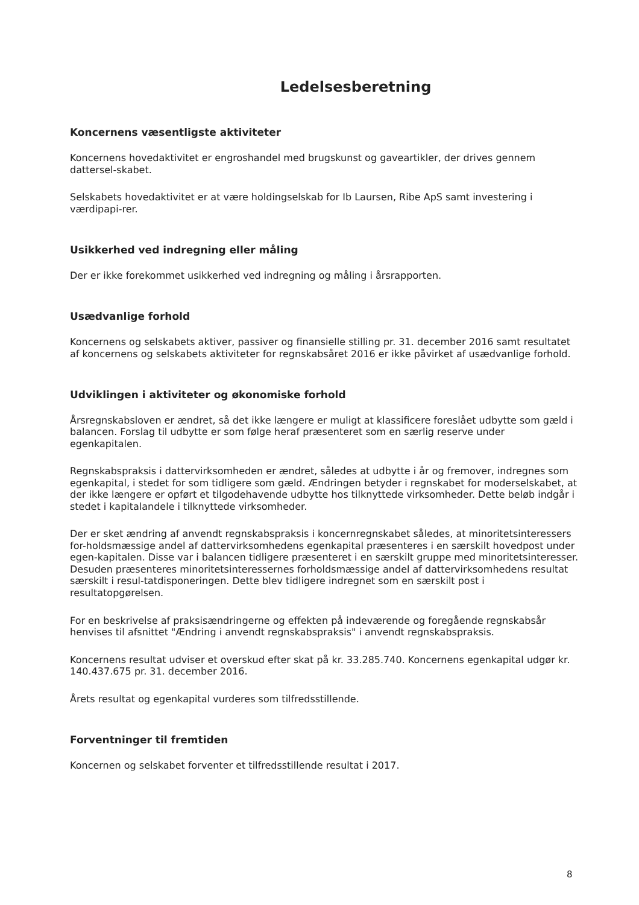Ledelsesberetning
Koncernens væsentligste aktiviteter
Koncernens hovedaktivitet er engroshandel med brugskunst og gaveartikler, der drives gennem dattersel-skabet.
Selskabets hovedaktivitet er at være holdingselskab for Ib Laursen, Ribe ApS samt investering i værdipapi-rer.
Usikkerhed ved indregning eller måling
Der er ikke forekommet usikkerhed ved indregning og måling i årsrapporten.
Usædvanlige forhold
Koncernens og selskabets aktiver, passiver og finansielle stilling pr. 31. december 2016 samt resultatet af koncernens og selskabets aktiviteter for regnskabsåret 2016 er ikke påvirket af usædvanlige forhold.
Udviklingen i aktiviteter og økonomiske forhold
Årsregnskabsloven er ændret, så det ikke længere er muligt at klassificere foreslået udbytte som gæld i balancen. Forslag til udbytte er som følge heraf præsenteret som en særlig reserve under egenkapitalen.
Regnskabspraksis i dattervirksomheden er ændret, således at udbytte i år og fremover, indregnes som egenkapital, i stedet for som tidligere som gæld. Ændringen betyder i regnskabet for moderselskabet, at der ikke længere er opført et tilgodehavende udbytte hos tilknyttede virksomheder. Dette beløb indgår i stedet i kapitalandele i tilknyttede virksomheder.
Der er sket ændring af anvendt regnskabspraksis i koncernregnskabet således, at minoritetsinteressers for-holdsmæssige andel af dattervirksomhedens egenkapital præsenteres i en særskilt hovedpost under egen-kapitalen. Disse var i balancen tidligere præsenteret i en særskilt gruppe med minoritetsinteresser. Desuden præsenteres minoritetsinteressernes forholdsmæssige andel af dattervirksomhedens resultat særskilt i resul-tatdisponeringen. Dette blev tidligere indregnet som en særskilt post i resultatopgørelsen.
For en beskrivelse af praksisændringerne og effekten på indeværende og foregående regnskabsår henvises til afsnittet "Ændring i anvendt regnskabspraksis" i anvendt regnskabspraksis.
Koncernens resultat udviser et overskud efter skat på kr. 33.285.740. Koncernens egenkapital udgør kr. 140.437.675 pr. 31. december 2016.
Årets resultat og egenkapital vurderes som tilfredsstillende.
Forventninger til fremtiden
Koncernen og selskabet forventer et tilfredsstillende resultat i 2017.
8